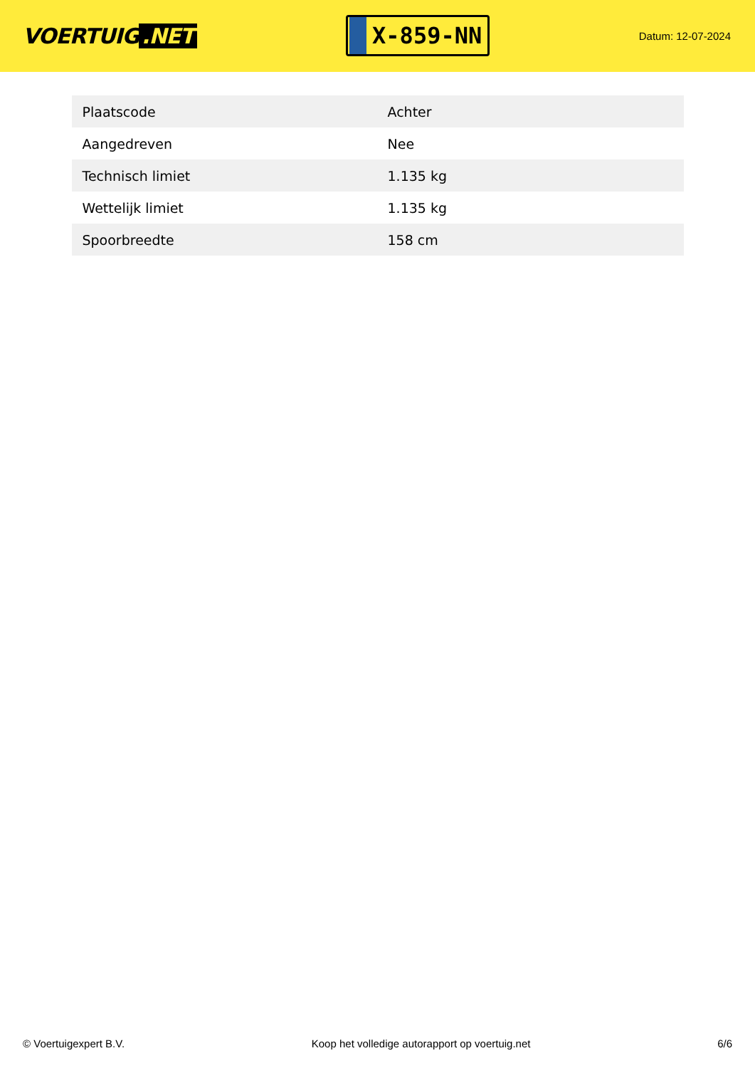VOERTUIG.NET
X-859-NN
Datum: 12-07-2024
| Plaatscode | Achter |
| Aangedreven | Nee |
| Technisch limiet | 1.135 kg |
| Wettelijk limiet | 1.135 kg |
| Spoorbreedte | 158 cm |
© Voertuigexpert B.V. Koop het volledige autorapport op voertuig.net 6/6